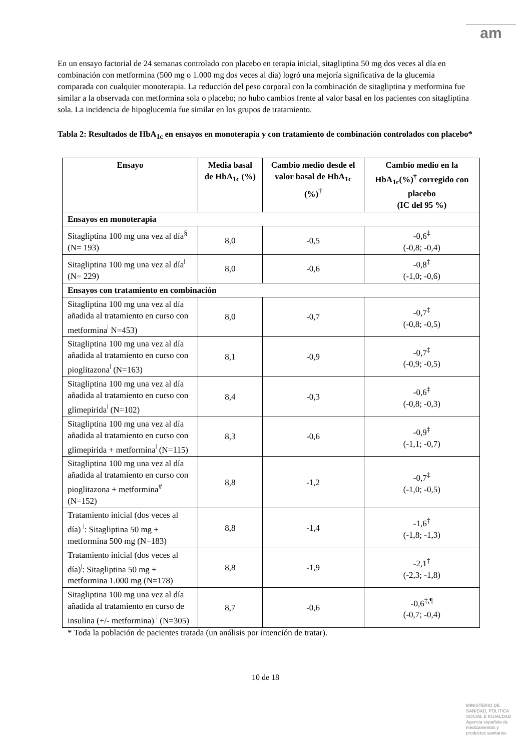am
En un ensayo factorial de 24 semanas controlado con placebo en terapia inicial, sitagliptina 50 mg dos veces al día en combinación con metformina (500 mg o 1.000 mg dos veces al día) logró una mejoría significativa de la glucemia comparada con cualquier monoterapia. La reducción del peso corporal con la combinación de sitagliptina y metformina fue similar a la observada con metformina sola o placebo; no hubo cambios frente al valor basal en los pacientes con sitagliptina sola. La incidencia de hipoglucemia fue similar en los grupos de tratamiento.
Tabla 2: Resultados de HbA<sub>1c</sub> en ensayos en monoterapia y con tratamiento de combinación controlados con placebo*
| Ensayo | Media basal de HbA<sub>1c</sub> (%) | Cambio medio desde el valor basal de HbA<sub>1c</sub> (%)<sup>†</sup> | Cambio medio en la HbA<sub>1c</sub>(%)<sup>†</sup> corregido con placebo (IC del 95 %) |
| --- | --- | --- | --- |
| Ensayos en monoterapia | | | |
| Sitagliptina 100 mg una vez al día<sup>§</sup> (N= 193) | 8,0 | -0,5 | -0,6<sup>‡</sup> (-0,8; -0,4) |
| Sitagliptina 100 mg una vez al día<sup>ǀ</sup> (N= 229) | 8,0 | -0,6 | -0,8<sup>‡</sup> (-1,0; -0,6) |
| Ensayos con tratamiento en combinación | | | |
| Sitagliptina 100 mg una vez al día añadida al tratamiento en curso con metformina<sup>ǀ</sup> N=453) | 8,0 | -0,7 | -0,7<sup>‡</sup> (-0,8; -0,5) |
| Sitagliptina 100 mg una vez al día añadida al tratamiento en curso con pioglitazona<sup>ǀ</sup> (N=163) | 8,1 | -0,9 | -0,7<sup>‡</sup> (-0,9; -0,5) |
| Sitagliptina 100 mg una vez al día añadida al tratamiento en curso con glimepirida<sup>ǀ</sup> (N=102) | 8,4 | -0,3 | -0,6<sup>‡</sup> (-0,8; -0,3) |
| Sitagliptina 100 mg una vez al día añadida al tratamiento en curso con glimepirida + metformina<sup>ǀ</sup> (N=115) | 8,3 | -0,6 | -0,9<sup>‡</sup> (-1,1; -0,7) |
| Sitagliptina 100 mg una vez al día añadida al tratamiento en curso con pioglitazona + metformina<sup>#</sup> (N=152) | 8,8 | -1,2 | -0,7<sup>‡</sup> (-1,0; -0,5) |
| Tratamiento inicial (dos veces al día) <sup>ǀ</sup>: Sitagliptina 50 mg + metformina 500 mg (N=183) | 8,8 | -1,4 | -1,6<sup>‡</sup> (-1,8; -1,3) |
| Tratamiento inicial (dos veces al día)<sup>ǀ</sup>: Sitagliptina 50 mg + metformina 1.000 mg (N=178) | 8,8 | -1,9 | -2,1<sup>‡</sup> (-2,3; -1,8) |
| Sitagliptina 100 mg una vez al día añadida al tratamiento en curso de insulina (+/- metformina) <sup>ǀ</sup> (N=305) | 8,7 | -0,6 | -0,6<sup>‡,¶</sup> (-0,7; -0,4) |
* Toda la población de pacientes tratada (un análisis por intención de tratar).
10 de 18
MINISTERIO DE
SANIDAD, POLITICA
SOCIAL E IGUALDAD
Agencia española de
medicamentos y
productos sanitarios